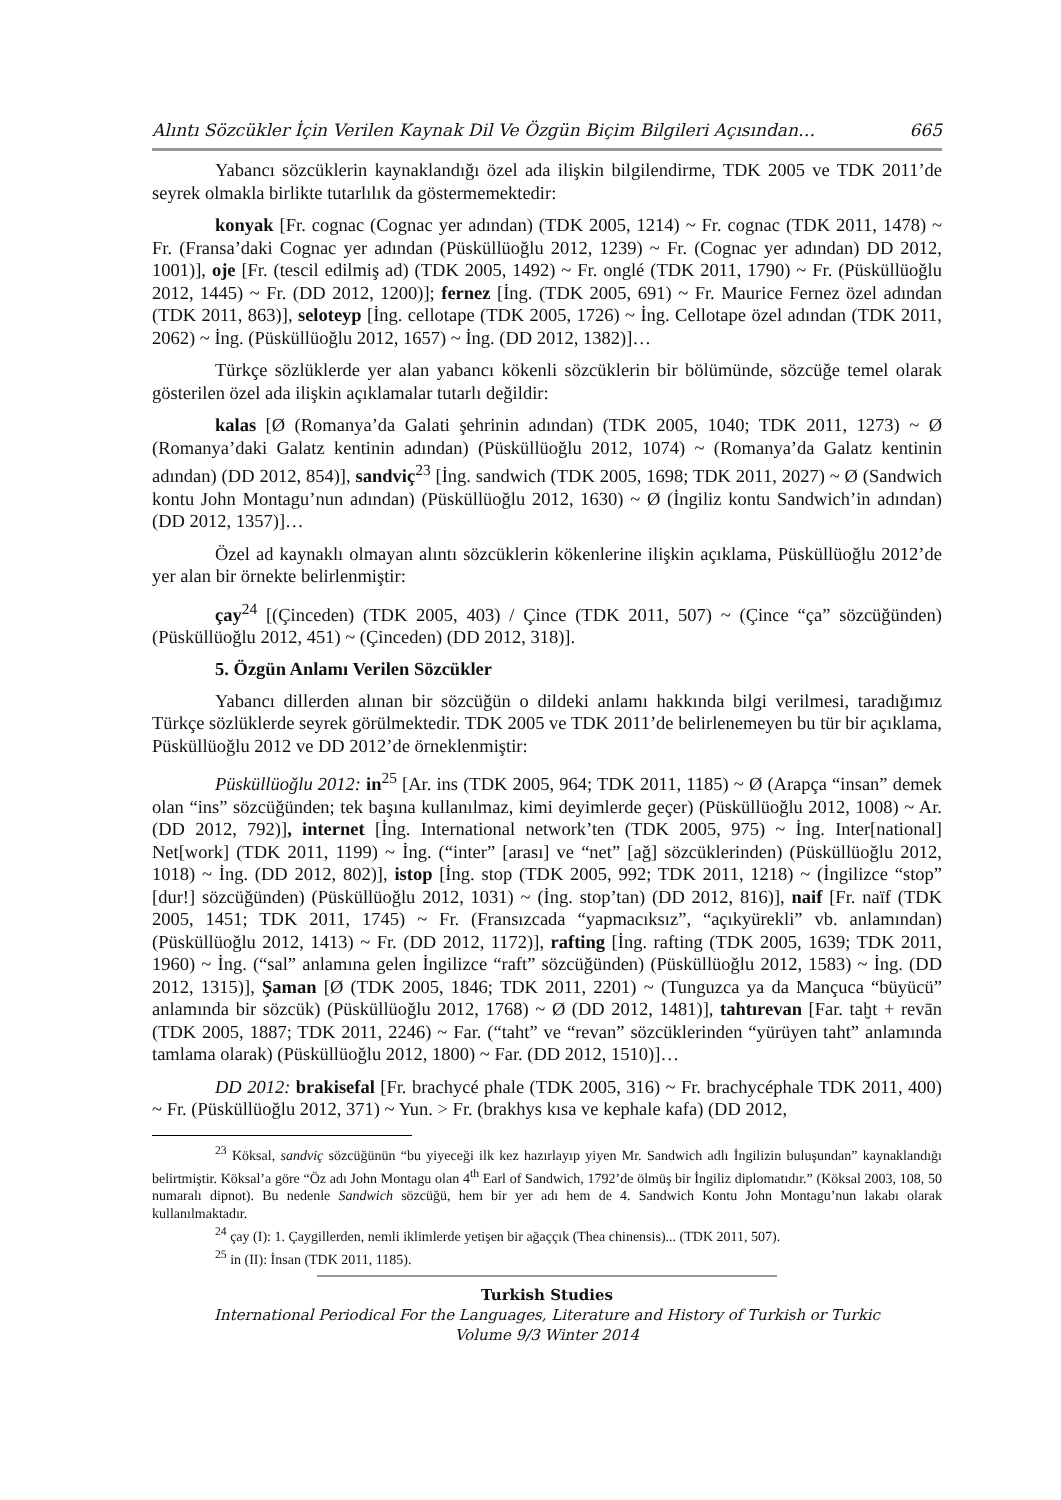Alıntı Sözcükler İçin Verilen Kaynak Dil Ve Özgün Biçim Bilgileri Açısından… 665
Yabancı sözcüklerin kaynaklandığı özel ada ilişkin bilgilendirme, TDK 2005 ve TDK 2011’de seyrek olmakla birlikte tutarlılık da göstermemektedir:
konyak [Fr. cognac (Cognac yer adından) (TDK 2005, 1214) ~ Fr. cognac (TDK 2011, 1478) ~ Fr. (Fransa’daki Cognac yer adından (Püsküllüoğlu 2012, 1239) ~ Fr. (Cognac yer adından) DD 2012, 1001)], oje [Fr. (tescil edilmiş ad) (TDK 2005, 1492) ~ Fr. onglé (TDK 2011, 1790) ~ Fr. (Püsküllüoğlu 2012, 1445) ~ Fr. (DD 2012, 1200)]; fernez [İng. (TDK 2005, 691) ~ Fr. Maurice Fernez özel adından (TDK 2011, 863)], seloteyp [İng. cellotape (TDK 2005, 1726) ~ İng. Cellotape özel adından (TDK 2011, 2062) ~ İng. (Püsküllüoğlu 2012, 1657) ~ İng. (DD 2012, 1382)]…
Türkçe sözlüklerde yer alan yabancı kökenli sözcüklerin bir bölümünde, sözcüğe temel olarak gösterilen özel ada ilişkin açıklamalar tutarlı değildir:
kalas [Ø (Romanya’da Galati şehrinin adından) (TDK 2005, 1040; TDK 2011, 1273) ~ Ø (Romanya’daki Galatz kentinin adından) (Püsküllüoğlu 2012, 1074) ~ (Romanya’da Galatz kentinin adından) (DD 2012, 854)], sandviç<sup>23</sup> [İng. sandwich (TDK 2005, 1698; TDK 2011, 2027) ~ Ø (Sandwich kontu John Montagu’nun adından) (Püsküllüoğlu 2012, 1630) ~ Ø (İngiliz kontu Sandwich’in adından) (DD 2012, 1357)]…
Özel ad kaynaklı olmayan alıntı sözcüklerin kökenlerine ilişkin açıklama, Püsküllüoğlu 2012’de yer alan bir örnekte belirlenmiştir:
çay<sup>24</sup> [(Çinceden) (TDK 2005, 403) / Çince (TDK 2011, 507) ~ (Çince “ça” sözcüğünden) (Püsküllüoğlu 2012, 451) ~ (Çinceden) (DD 2012, 318)].
5. Özgün Anlamı Verilen Sözcükler
Yabancı dillerden alınan bir sözcüğün o dildeki anlamı hakkında bilgi verilmesi, taradığımız Türkçe sözlüklerde seyrek görülmektedir. TDK 2005 ve TDK 2011’de belirlenemeyen bu tür bir açıklama, Püsküllüoğlu 2012 ve DD 2012’de örneklenmiştir:
Püsküllüoğlu 2012: in<sup>25</sup> [Ar. ins (TDK 2005, 964; TDK 2011, 1185) ~ Ø (Arapça “insan” demek olan “ins” sözcüğünden; tek başına kullanılmaz, kimi deyimlerde geçer) (Püsküllüoğlu 2012, 1008) ~ Ar. (DD 2012, 792)], internet [İng. International network’ten (TDK 2005, 975) ~ İng. Inter[national] Net[work] (TDK 2011, 1199) ~ İng. (“inter” [arası] ve “net” [ağ] sözcüklerinden) (Püsküllüoğlu 2012, 1018) ~ İng. (DD 2012, 802)], istop [İng. stop (TDK 2005, 992; TDK 2011, 1218) ~ (İngilizce “stop” [dur!] sözcüğünden) (Püsküllüoğlu 2012, 1031) ~ (İng. stop’tan) (DD 2012, 816)], naif [Fr. naïf (TDK 2005, 1451; TDK 2011, 1745) ~ Fr. (Fransızcada “yapmacıksız”, “açıkyürekli” vb. anlamından) (Püsküllüoğlu 2012, 1413) ~ Fr. (DD 2012, 1172)], rafting [İng. rafting (TDK 2005, 1639; TDK 2011, 1960) ~ İng. (“sal” anlamına gelen İngilizce “raft” sözcüğünden) (Püsküllüoğlu 2012, 1583) ~ İng. (DD 2012, 1315)], Şaman [Ø (TDK 2005, 1846; TDK 2011, 2201) ~ (Tunguzca ya da Mançuca “büyücü” anlamında bir sözcük) (Püsküllüoğlu 2012, 1768) ~ Ø (DD 2012, 1481)], tahtırevan [Far. taḫt + revān (TDK 2005, 1887; TDK 2011, 2246) ~ Far. (“taht” ve “revan” sözcüklerinden “yürüyen taht” anlamında tamlama olarak) (Püsküllüoğlu 2012, 1800) ~ Far. (DD 2012, 1510)]…
DD 2012: brakisefal [Fr. brachycé phale (TDK 2005, 316) ~ Fr. brachycéphale TDK 2011, 400) ~ Fr. (Püsküllüoğlu 2012, 371) ~ Yun. > Fr. (brakhys kısa ve kephale kafa) (DD 2012,
<sup>23</sup> Köksal, sandviç sözcüğünün “bu yiyeceği ilk kez hazırlayıp yiyen Mr. Sandwich adlı İngilizin buluşundan” kaynaklandığı belirtmiştir. Köksal’a göre “Öz adı John Montagu olan 4<sup>th</sup> Earl of Sandwich, 1792’de ölmüş bir İngiliz diplomatıdır.” (Köksal 2003, 108, 50 numaralı dipnot). Bu nedenle Sandwich sözcüğü, hem bir yer adı hem de 4. Sandwich Kontu John Montagu’nun lakabı olarak kullanılmaktadır.
<sup>24</sup> çay (I): 1. Çaygillerden, nemli iklimlerde yetişen bir ağaççık (Thea chinensis)... (TDK 2011, 507).
<sup>25</sup> in (II): İnsan (TDK 2011, 1185).
Turkish Studies
International Periodical For the Languages, Literature and History of Turkish or Turkic
Volume 9/3 Winter 2014